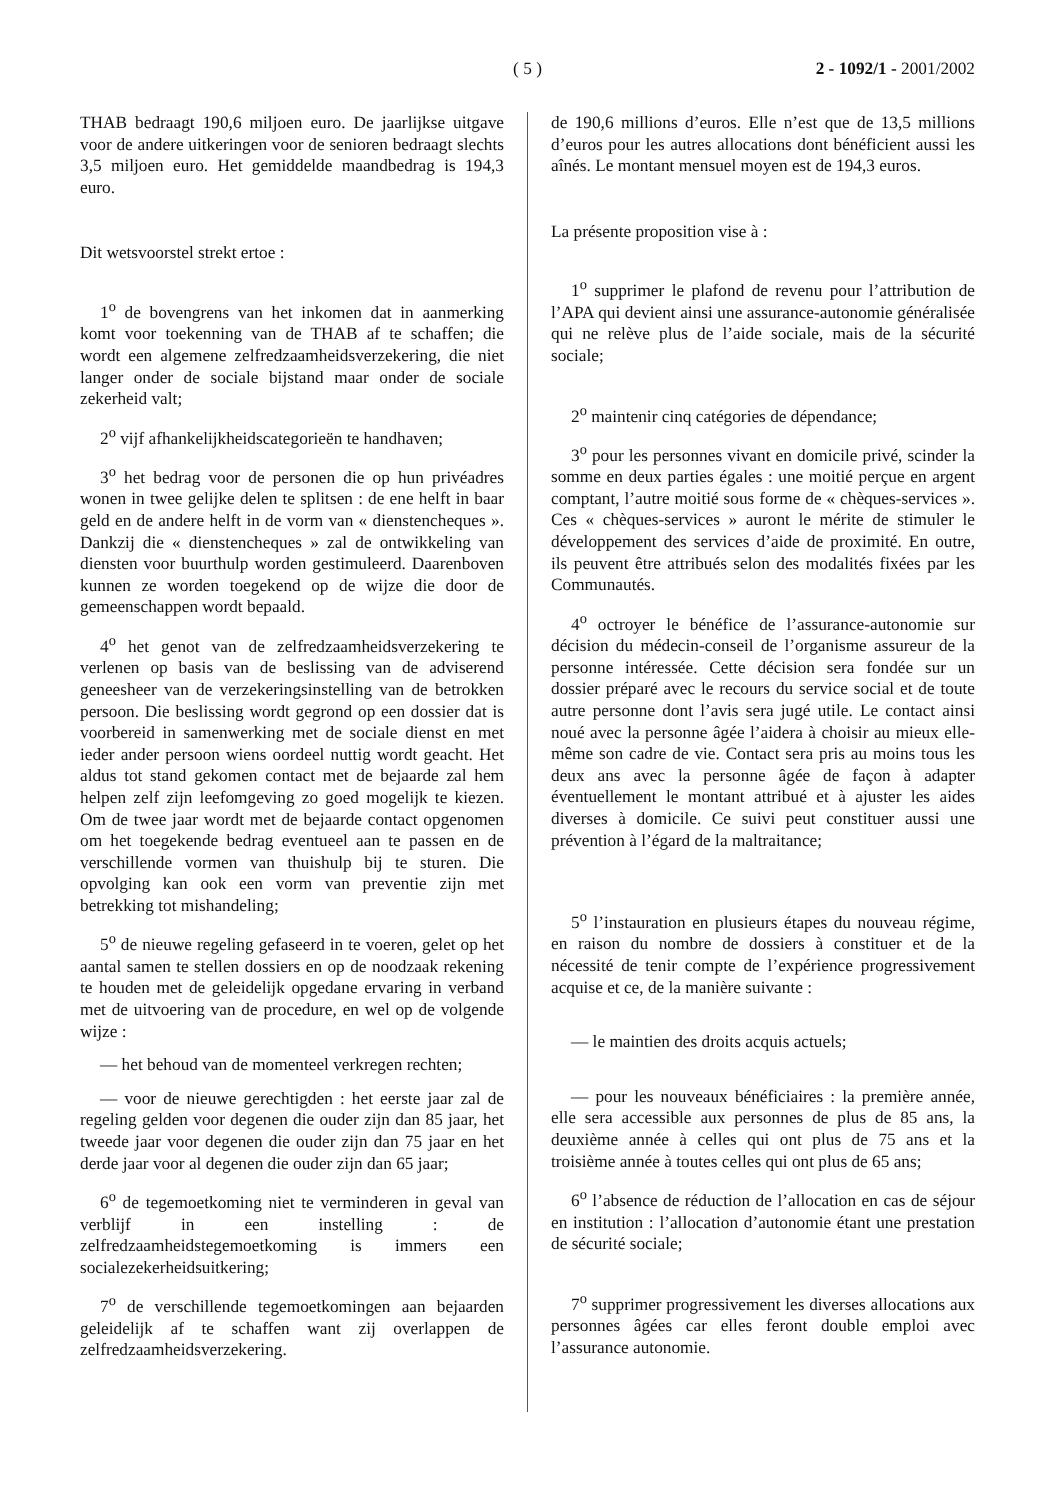( 5 ) 2 - 1092/1 - 2001/2002
THAB bedraagt 190,6 miljoen euro. De jaarlijkse uitgave voor de andere uitkeringen voor de senioren bedraagt slechts 3,5 miljoen euro. Het gemiddelde maandbedrag is 194,3 euro.
Dit wetsvoorstel strekt ertoe :
1<sup>o</sup> de bovengrens van het inkomen dat in aanmerking komt voor toekenning van de THAB af te schaffen; die wordt een algemene zelfredzaamheidsverzekering, die niet langer onder de sociale bijstand maar onder de sociale zekerheid valt;
2<sup>o</sup> vijf afhankelijkheidscategorieën te handhaven;
3<sup>o</sup> het bedrag voor de personen die op hun privéadres wonen in twee gelijke delen te splitsen : de ene helft in baar geld en de andere helft in de vorm van « dienstencheques ». Dankzij die « dienstencheques » zal de ontwikkeling van diensten voor buurthulp worden gestimuleerd. Daarenboven kunnen ze worden toegekend op de wijze die door de gemeenschappen wordt bepaald.
4<sup>o</sup> het genot van de zelfredzaamheidsverzekering te verlenen op basis van de beslissing van de adviserend geneesheer van de verzekeringsinstelling van de betrokken persoon. Die beslissing wordt gegrond op een dossier dat is voorbereid in samenwerking met de sociale dienst en met ieder ander persoon wiens oordeel nuttig wordt geacht. Het aldus tot stand gekomen contact met de bejaarde zal hem helpen zelf zijn leefomgeving zo goed mogelijk te kiezen. Om de twee jaar wordt met de bejaarde contact opgenomen om het toegekende bedrag eventueel aan te passen en de verschillende vormen van thuishulp bij te sturen. Die opvolging kan ook een vorm van preventie zijn met betrekking tot mishandeling;
5<sup>o</sup> de nieuwe regeling gefaseerd in te voeren, gelet op het aantal samen te stellen dossiers en op de noodzaak rekening te houden met de geleidelijk opgedane ervaring in verband met de uitvoering van de procedure, en wel op de volgende wijze :
— het behoud van de momenteel verkregen rechten;
— voor de nieuwe gerechtigden : het eerste jaar zal de regeling gelden voor degenen die ouder zijn dan 85 jaar, het tweede jaar voor degenen die ouder zijn dan 75 jaar en het derde jaar voor al degenen die ouder zijn dan 65 jaar;
6<sup>o</sup> de tegemoetkoming niet te verminderen in geval van verblijf in een instelling : de zelfredzaamheidstegemoetkoming is immers een socialezekerheidsuitkering;
7<sup>o</sup> de verschillende tegemoetkomingen aan bejaarden geleidelijk af te schaffen want zij overlappen de zelfredzaamheidsverzekering.
de 190,6 millions d’euros. Elle n’est que de 13,5 millions d’euros pour les autres allocations dont bénéficient aussi les aînés. Le montant mensuel moyen est de 194,3 euros.
La présente proposition vise à :
1<sup>o</sup> supprimer le plafond de revenu pour l’attribution de l’APA qui devient ainsi une assurance-autonomie généralisée qui ne relève plus de l’aide sociale, mais de la sécurité sociale;
2<sup>o</sup> maintenir cinq catégories de dépendance;
3<sup>o</sup> pour les personnes vivant en domicile privé, scinder la somme en deux parties égales : une moitié perçue en argent comptant, l’autre moitié sous forme de « chèques-services ». Ces « chèques-services » auront le mérite de stimuler le développement des services d’aide de proximité. En outre, ils peuvent être attribués selon des modalités fixées par les Communautés.
4<sup>o</sup> octroyer le bénéfice de l’assurance-autonomie sur décision du médecin-conseil de l’organisme assureur de la personne intéressée. Cette décision sera fondée sur un dossier préparé avec le recours du service social et de toute autre personne dont l’avis sera jugé utile. Le contact ainsi noué avec la personne âgée l’aidera à choisir au mieux elle-même son cadre de vie. Contact sera pris au moins tous les deux ans avec la personne âgée de façon à adapter éventuellement le montant attribué et à ajuster les aides diverses à domicile. Ce suivi peut constituer aussi une prévention à l’égard de la maltraitance;
5<sup>o</sup> l’instauration en plusieurs étapes du nouveau régime, en raison du nombre de dossiers à constituer et de la nécessité de tenir compte de l’expérience progressivement acquise et ce, de la manière suivante :
— le maintien des droits acquis actuels;
— pour les nouveaux bénéficiaires : la première année, elle sera accessible aux personnes de plus de 85 ans, la deuxième année à celles qui ont plus de 75 ans et la troisième année à toutes celles qui ont plus de 65 ans;
6<sup>o</sup> l’absence de réduction de l’allocation en cas de séjour en institution : l’allocation d’autonomie étant une prestation de sécurité sociale;
7<sup>o</sup> supprimer progressivement les diverses allocations aux personnes âgées car elles feront double emploi avec l’assurance autonomie.